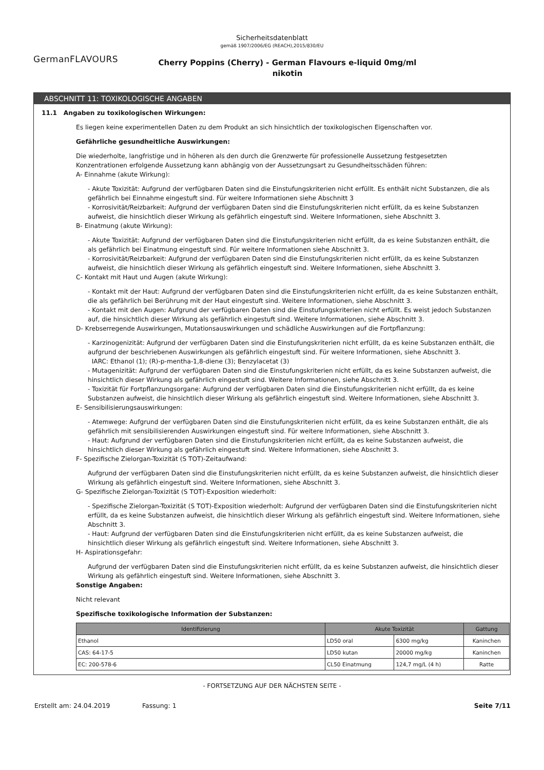Sicherheitsdatenblatt
gemäß 1907/2006/EG (REACH),2015/830/EU
GermanFLAVOURS
Cherry Poppins (Cherry) - German Flavours e-liquid 0mg/ml
nikotin
ABSCHNITT 11: TOXIKOLOGISCHE ANGABEN
11.1 Angaben zu toxikologischen Wirkungen:
Es liegen keine experimentellen Daten zu dem Produkt an sich hinsichtlich der toxikologischen Eigenschaften vor.
Gefährliche gesundheitliche Auswirkungen:
Die wiederholte, langfristige und in höheren als den durch die Grenzwerte für professionelle Aussetzung festgesetzten Konzentrationen erfolgende Aussetzung kann abhängig von der Aussetzungsart zu Gesundheitsschäden führen:
A- Einnahme (akute Wirkung):
- Akute Toxizität: Aufgrund der verfügbaren Daten sind die Einstufungskriterien nicht erfüllt. Es enthält nicht Substanzen, die als gefährlich bei Einnahme eingestuft sind. Für weitere Informationen siehe Abschnitt 3
- Korrosivität/Reizbarkeit: Aufgrund der verfügbaren Daten sind die Einstufungskriterien nicht erfüllt, da es keine Substanzen aufweist, die hinsichtlich dieser Wirkung als gefährlich eingestuft sind. Weitere Informationen, siehe Abschnitt 3.
B- Einatmung (akute Wirkung):
- Akute Toxizität: Aufgrund der verfügbaren Daten sind die Einstufungskriterien nicht erfüllt, da es keine Substanzen enthält, die als gefährlich bei Einatmung eingestuft sind. Für weitere Informationen siehe Abschnitt 3.
- Korrosivität/Reizbarkeit: Aufgrund der verfügbaren Daten sind die Einstufungskriterien nicht erfüllt, da es keine Substanzen aufweist, die hinsichtlich dieser Wirkung als gefährlich eingestuft sind. Weitere Informationen, siehe Abschnitt 3.
C- Kontakt mit Haut und Augen (akute Wirkung):
- Kontakt mit der Haut: Aufgrund der verfügbaren Daten sind die Einstufungskriterien nicht erfüllt, da es keine Substanzen enthält, die als gefährlich bei Berührung mit der Haut eingestuft sind. Weitere Informationen, siehe Abschnitt 3.
- Kontakt mit den Augen: Aufgrund der verfügbaren Daten sind die Einstufungskriterien nicht erfüllt. Es weist jedoch Substanzen auf, die hinsichtlich dieser Wirkung als gefährlich eingestuft sind. Weitere Informationen, siehe Abschnitt 3.
D- Krebserregende Auswirkungen, Mutationsauswirkungen und schädliche Auswirkungen auf die Fortpflanzung:
- Karzinogenizität: Aufgrund der verfügbaren Daten sind die Einstufungskriterien nicht erfüllt, da es keine Substanzen enthält, die aufgrund der beschriebenen Auswirkungen als gefährlich eingestuft sind. Für weitere Informationen, siehe Abschnitt 3.
IARC: Ethanol (1); (R)-p-mentha-1,8-diene (3); Benzylacetat (3)
- Mutagenizität: Aufgrund der verfügbaren Daten sind die Einstufungskriterien nicht erfüllt, da es keine Substanzen aufweist, die hinsichtlich dieser Wirkung als gefährlich eingestuft sind. Weitere Informationen, siehe Abschnitt 3.
- Toxizität für Fortpflanzungsorgane: Aufgrund der verfügbaren Daten sind die Einstufungskriterien nicht erfüllt, da es keine Substanzen aufweist, die hinsichtlich dieser Wirkung als gefährlich eingestuft sind. Weitere Informationen, siehe Abschnitt 3.
E- Sensibilisierungsauswirkungen:
- Atemwege: Aufgrund der verfügbaren Daten sind die Einstufungskriterien nicht erfüllt, da es keine Substanzen enthält, die als gefährlich mit sensibilisierenden Auswirkungen eingestuft sind. Für weitere Informationen, siehe Abschnitt 3.
- Haut: Aufgrund der verfügbaren Daten sind die Einstufungskriterien nicht erfüllt, da es keine Substanzen aufweist, die hinsichtlich dieser Wirkung als gefährlich eingestuft sind. Weitere Informationen, siehe Abschnitt 3.
F- Spezifische Zielorgan-Toxizität (S TOT)-Zeitaufwand:
Aufgrund der verfügbaren Daten sind die Einstufungskriterien nicht erfüllt, da es keine Substanzen aufweist, die hinsichtlich dieser Wirkung als gefährlich eingestuft sind. Weitere Informationen, siehe Abschnitt 3.
G- Spezifische Zielorgan-Toxizität (S TOT)-Exposition wiederholt:
- Spezifische Zielorgan-Toxizität (S TOT)-Exposition wiederholt: Aufgrund der verfügbaren Daten sind die Einstufungskriterien nicht erfüllt, da es keine Substanzen aufweist, die hinsichtlich dieser Wirkung als gefährlich eingestuft sind. Weitere Informationen, siehe Abschnitt 3.
- Haut: Aufgrund der verfügbaren Daten sind die Einstufungskriterien nicht erfüllt, da es keine Substanzen aufweist, die hinsichtlich dieser Wirkung als gefährlich eingestuft sind. Weitere Informationen, siehe Abschnitt 3.
H- Aspirationsgefahr:
Aufgrund der verfügbaren Daten sind die Einstufungskriterien nicht erfüllt, da es keine Substanzen aufweist, die hinsichtlich dieser Wirkung als gefährlich eingestuft sind. Weitere Informationen, siehe Abschnitt 3.
Sonstige Angaben:
Nicht relevant
Spezifische toxikologische Information der Substanzen:
| Identifizierung | Akute Toxizität | | Gattung |
| --- | --- | --- | --- |
| Ethanol | LD50 oral | 6300 mg/kg | Kaninchen |
| CAS: 64-17-5 | LD50 kutan | 20000 mg/kg | Kaninchen |
| EC: 200-578-6 | CL50 Einatmung | 124,7 mg/L (4 h) | Ratte |
- FORTSETZUNG AUF DER NÄCHSTEN SEITE -
Erstellt am: 24.04.2019 Fassung: 1 Seite 7/11